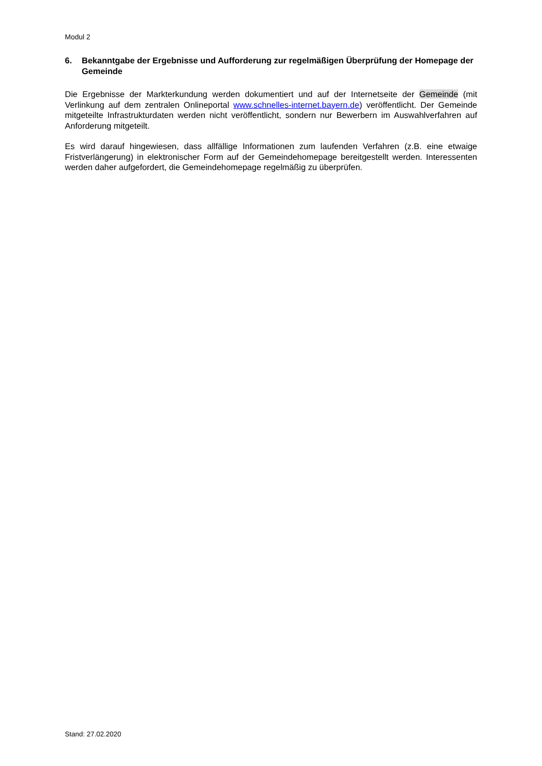Modul 2
6. Bekanntgabe der Ergebnisse und Aufforderung zur regelmäßigen Überprüfung der Homepage der Gemeinde
Die Ergebnisse der Markterkundung werden dokumentiert und auf der Internetseite der Gemeinde (mit Verlinkung auf dem zentralen Onlineportal www.schnelles-internet.bayern.de) veröffentlicht. Der Gemeinde mitgeteilte Infrastrukturdaten werden nicht veröffentlicht, sondern nur Bewerbern im Auswahlverfahren auf Anforderung mitgeteilt.
Es wird darauf hingewiesen, dass allfällige Informationen zum laufenden Verfahren (z.B. eine etwaige Fristverlängerung) in elektronischer Form auf der Gemeindehomepage bereitgestellt werden. Interessenten werden daher aufgefordert, die Gemeindehomepage regelmäßig zu überprüfen.
Stand: 27.02.2020